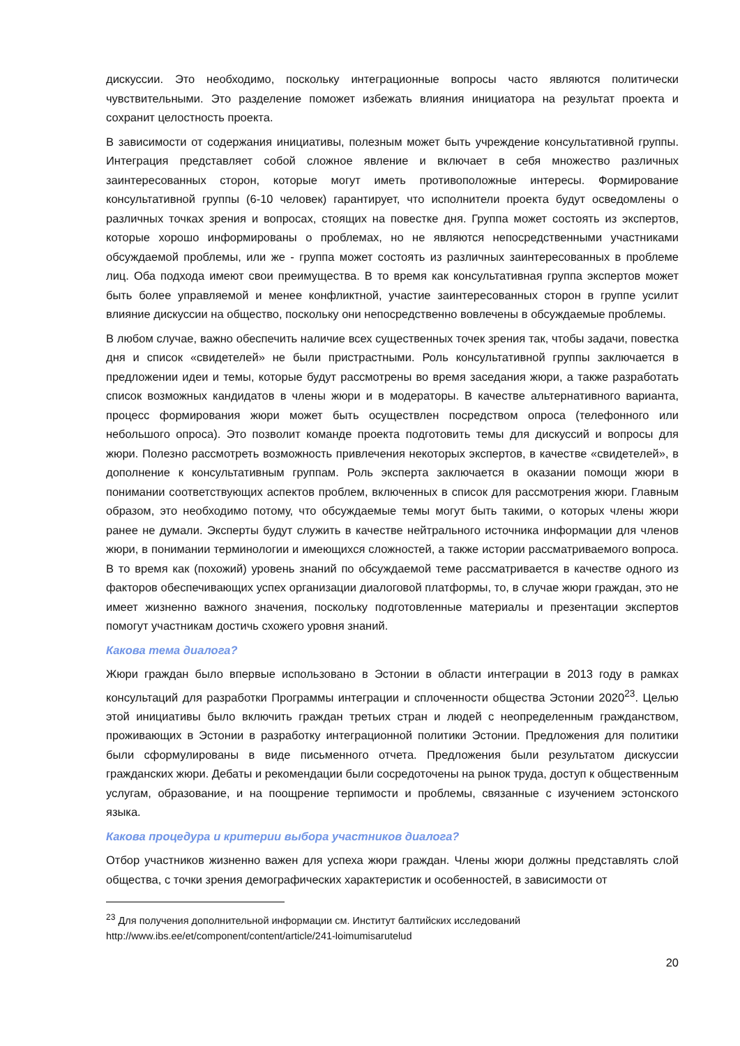дискуссии. Это необходимо, поскольку интеграционные вопросы часто являются политически чувствительными. Это разделение поможет избежать влияния инициатора на результат проекта и сохранит целостность проекта.
В зависимости от содержания инициативы, полезным может быть учреждение консультативной группы. Интеграция представляет собой сложное явление и включает в себя множество различных заинтересованных сторон, которые могут иметь противоположные интересы. Формирование консультативной группы (6-10 человек) гарантирует, что исполнители проекта будут осведомлены о различных точках зрения и вопросах, стоящих на повестке дня. Группа может состоять из экспертов, которые хорошо информированы о проблемах, но не являются непосредственными участниками обсуждаемой проблемы, или же - группа может состоять из различных заинтересованных в проблеме лиц. Оба подхода имеют свои преимущества. В то время как консультативная группа экспертов может быть более управляемой и менее конфликтной, участие заинтересованных сторон в группе усилит влияние дискуссии на общество, поскольку они непосредственно вовлечены в обсуждаемые проблемы.
В любом случае, важно обеспечить наличие всех существенных точек зрения так, чтобы задачи, повестка дня и список «свидетелей» не были пристрастными. Роль консультативной группы заключается в предложении идеи и темы, которые будут рассмотрены во время заседания жюри, а также разработать список возможных кандидатов в члены жюри и в модераторы. В качестве альтернативного варианта, процесс формирования жюри может быть осуществлен посредством опроса (телефонного или небольшого опроса). Это позволит команде проекта подготовить темы для дискуссий и вопросы для жюри. Полезно рассмотреть возможность привлечения некоторых экспертов, в качестве «свидетелей», в дополнение к консультативным группам. Роль эксперта заключается в оказании помощи жюри в понимании соответствующих аспектов проблем, включенных в список для рассмотрения жюри. Главным образом, это необходимо потому, что обсуждаемые темы могут быть такими, о которых члены жюри ранее не думали. Эксперты будут служить в качестве нейтрального источника информации для членов жюри, в понимании терминологии и имеющихся сложностей, а также истории рассматриваемого вопроса. В то время как (похожий) уровень знаний по обсуждаемой теме рассматривается в качестве одного из факторов обеспечивающих успех организации диалоговой платформы, то, в случае жюри граждан, это не имеет жизненно важного значения, поскольку подготовленные материалы и презентации экспертов помогут участникам достичь схожего уровня знаний.
Какова тема диалога?
Жюри граждан было впервые использовано в Эстонии в области интеграции в 2013 году в рамках консультаций для разработки Программы интеграции и сплоченности общества Эстонии 2020<sup>23</sup>. Целью этой инициативы было включить граждан третьих стран и людей с неопределенным гражданством, проживающих в Эстонии в разработку интеграционной политики Эстонии. Предложения для политики были сформулированы в виде письменного отчета. Предложения были результатом дискуссии гражданских жюри. Дебаты и рекомендации были сосредоточены на рынок труда, доступ к общественным услугам, образование, и на поощрение терпимости и проблемы, связанные с изучением эстонского языка.
Какова процедура и критерии выбора участников диалога?
Отбор участников жизненно важен для успеха жюри граждан. Члены жюри должны представлять слой общества, с точки зрения демографических характеристик и особенностей, в зависимости от
<sup>23</sup> Для получения дополнительной информации см. Институт балтийских исследований
http://www.ibs.ee/et/component/content/article/241-loimumisarutelud
20